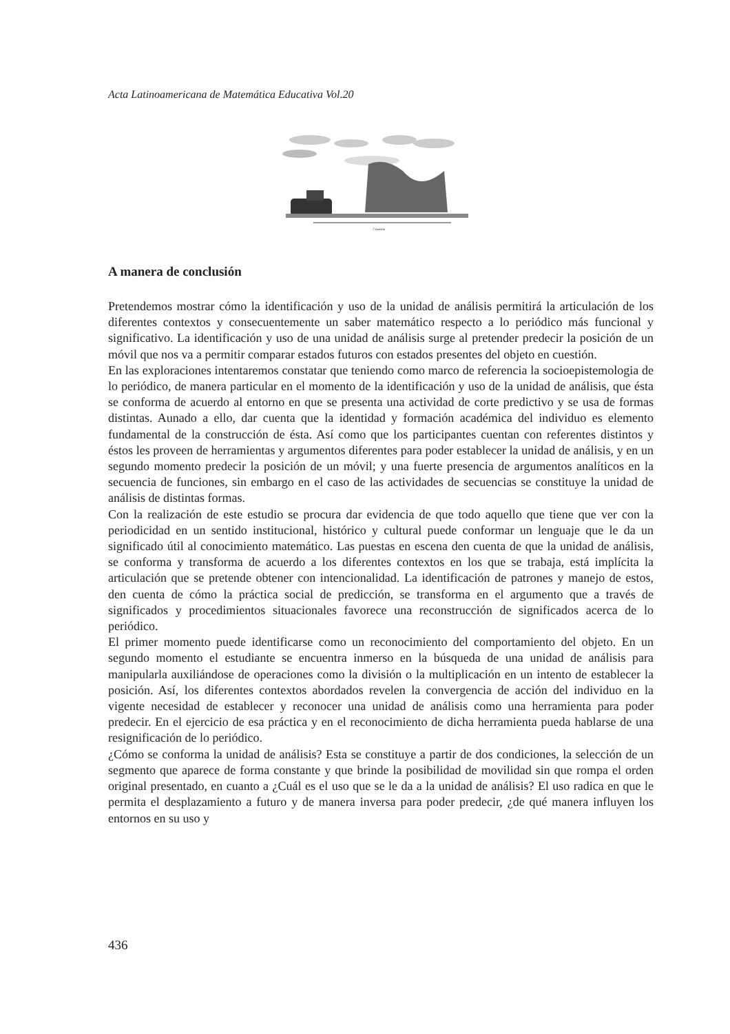Acta Latinoamericana de Matemática Educativa Vol.20
7 metros
A manera de conclusión
Pretendemos mostrar cómo la identificación y uso de la unidad de análisis permitirá la articulación de los diferentes contextos y consecuentemente un saber matemático respecto a lo periódico más funcional y significativo. La identificación y uso de una unidad de análisis surge al pretender predecir la posición de un móvil que nos va a permitir comparar estados futuros con estados presentes del objeto en cuestión.
En las exploraciones intentaremos constatar que teniendo como marco de referencia la socioepistemologia de lo periódico, de manera particular en el momento de la identificación y uso de la unidad de análisis, que ésta se conforma de acuerdo al entorno en que se presenta una actividad de corte predictivo y se usa de formas distintas. Aunado a ello, dar cuenta que la identidad y formación académica del individuo es elemento fundamental de la construcción de ésta. Así como que los participantes cuentan con referentes distintos y éstos les proveen de herramientas y argumentos diferentes para poder establecer la unidad de análisis, y en un segundo momento predecir la posición de un móvil; y una fuerte presencia de argumentos analíticos en la secuencia de funciones, sin embargo en el caso de las actividades de secuencias se constituye la unidad de análisis de distintas formas.
Con la realización de este estudio se procura dar evidencia de que todo aquello que tiene que ver con la periodicidad en un sentido institucional, histórico y cultural puede conformar un lenguaje que le da un significado útil al conocimiento matemático. Las puestas en escena den cuenta de que la unidad de análisis, se conforma y transforma de acuerdo a los diferentes contextos en los que se trabaja, está implícita la articulación que se pretende obtener con intencionalidad. La identificación de patrones y manejo de estos, den cuenta de cómo la práctica social de predicción, se transforma en el argumento que a través de significados y procedimientos situacionales favorece una reconstrucción de significados acerca de lo periódico.
El primer momento puede identificarse como un reconocimiento del comportamiento del objeto. En un segundo momento el estudiante se encuentra inmerso en la búsqueda de una unidad de análisis para manipularla auxiliándose de operaciones como la división o la multiplicación en un intento de establecer la posición. Así, los diferentes contextos abordados revelen la convergencia de acción del individuo en la vigente necesidad de establecer y reconocer una unidad de análisis como una herramienta para poder predecir. En el ejercicio de esa práctica y en el reconocimiento de dicha herramienta pueda hablarse de una resignificación de lo periódico.
¿Cómo se conforma la unidad de análisis? Esta se constituye a partir de dos condiciones, la selección de un segmento que aparece de forma constante y que brinde la posibilidad de movilidad sin que rompa el orden original presentado, en cuanto a ¿Cuál es el uso que se le da a la unidad de análisis? El uso radica en que le permita el desplazamiento a futuro y de manera inversa para poder predecir, ¿de qué manera influyen los entornos en su uso y
436